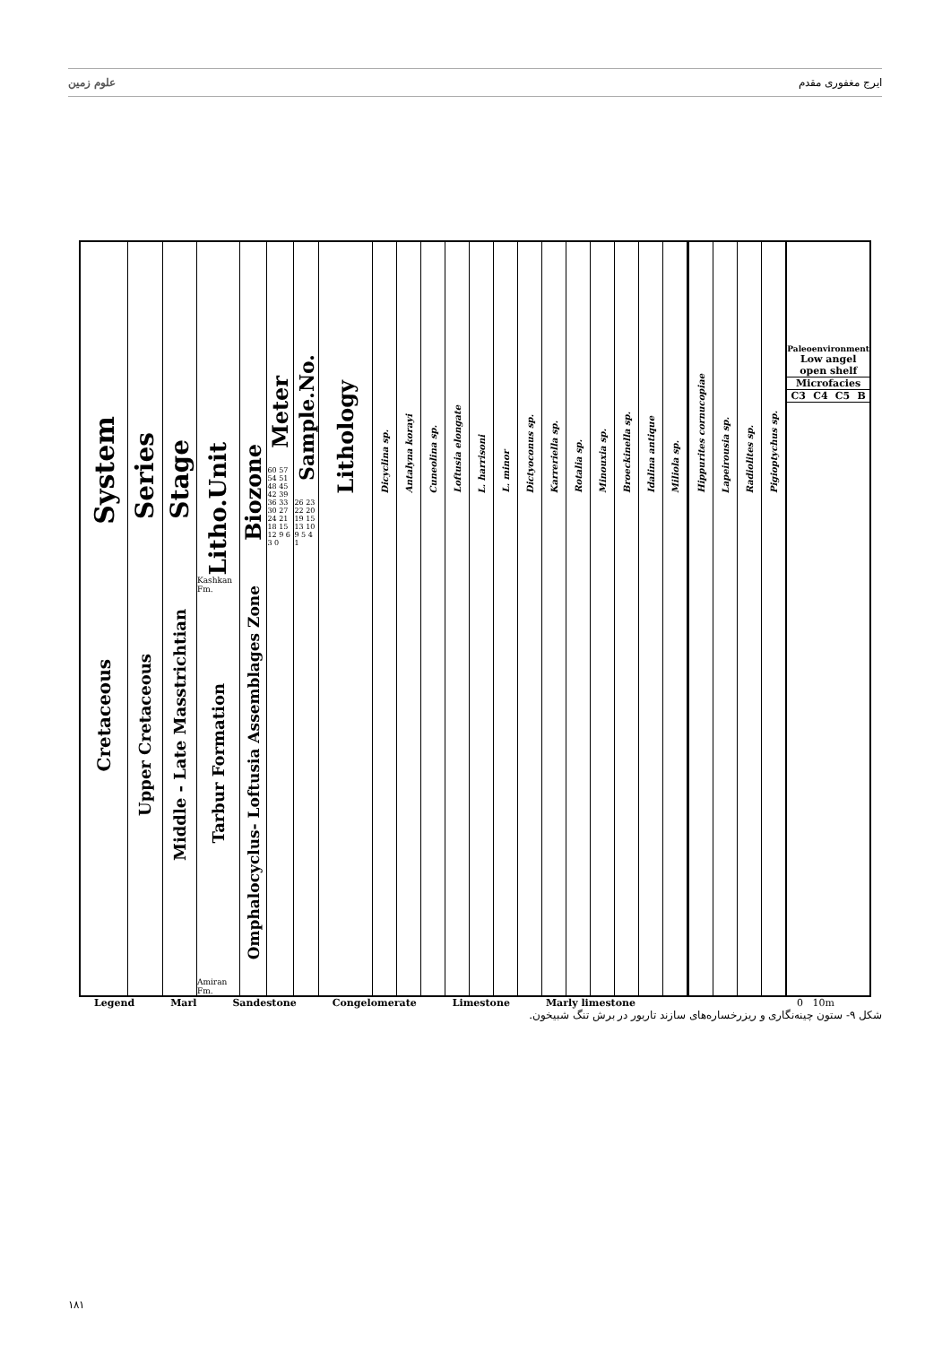علوم زمین ایرج مغفوری مقدم
System
Cretaceous
Series
Upper Cretaceous
Stage
Middle - Late Masstrichtian
Litho.Unit
Kashkan Fm.
Tarbur Formation
Amiran Fm.
Biozone
Omphalocyclus- Loftusia Assemblages Zone
Meter
60 57 54 51 48 45 42 39 36 33 30 27 24 21 18 15 12 9 6 3 0
Sample.No.
26 23 22 20 19 15 13 10 9 5 4 1
Lithology
Dicyclina sp.
Antalyna korayi
Cuneolina sp.
Loftusia elongate
L. harrisoni
L. minor
Dictyoconus sp.
Karreriella sp.
Rotalia sp.
Minouxia sp.
Broeckinella sp.
Idalina antique
Miliola sp.
Hippurites cornucopiae
Lapeirousia sp.
Radiolites sp.
Pigioptychus sp.
Paleoenvironment
Low angel open shelf
Microfacies
C3 C4 C5 B
Legend Marl Sandestone Congelomerate Limestone Marly limestone 0 10m
شکل ۹- ستون چینه‌نگاری و ریزرخساره‌های سازند تاربور در برش تنگ شبیخون.
۱۸۱